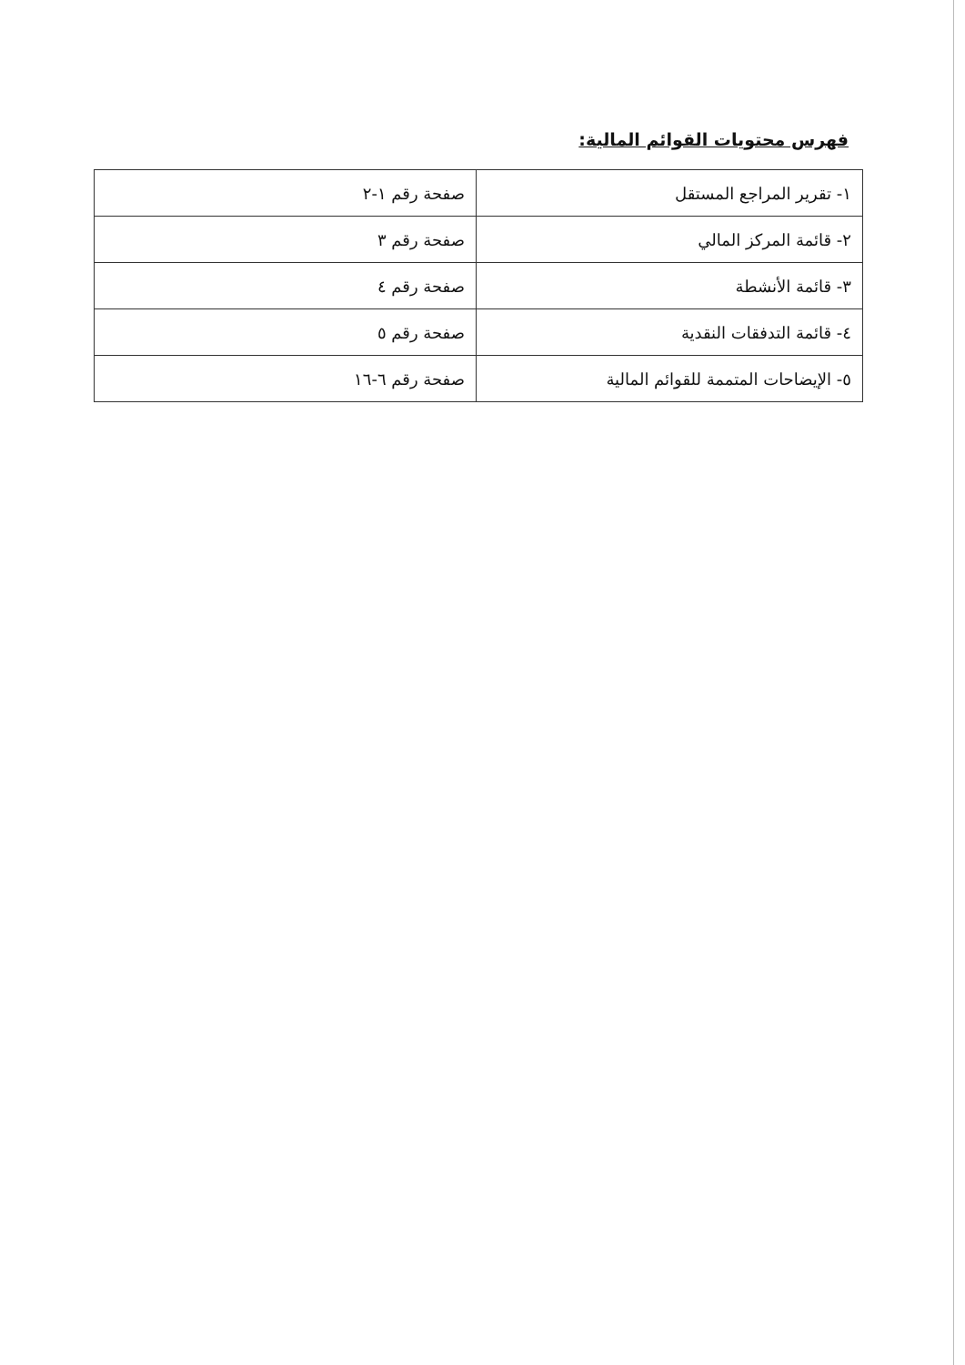فهرس محتويات القوائم المالية:
| ١- تقرير المراجع المستقل | صفحة رقم ١-٢ |
| ٢- قائمة المركز المالي | صفحة رقم ٣ |
| ٣- قائمة الأنشطة | صفحة رقم ٤ |
| ٤- قائمة التدفقات النقدية | صفحة رقم ٥ |
| ٥- الإيضاحات المتممة للقوائم المالية | صفحة رقم ٦-١٦ |